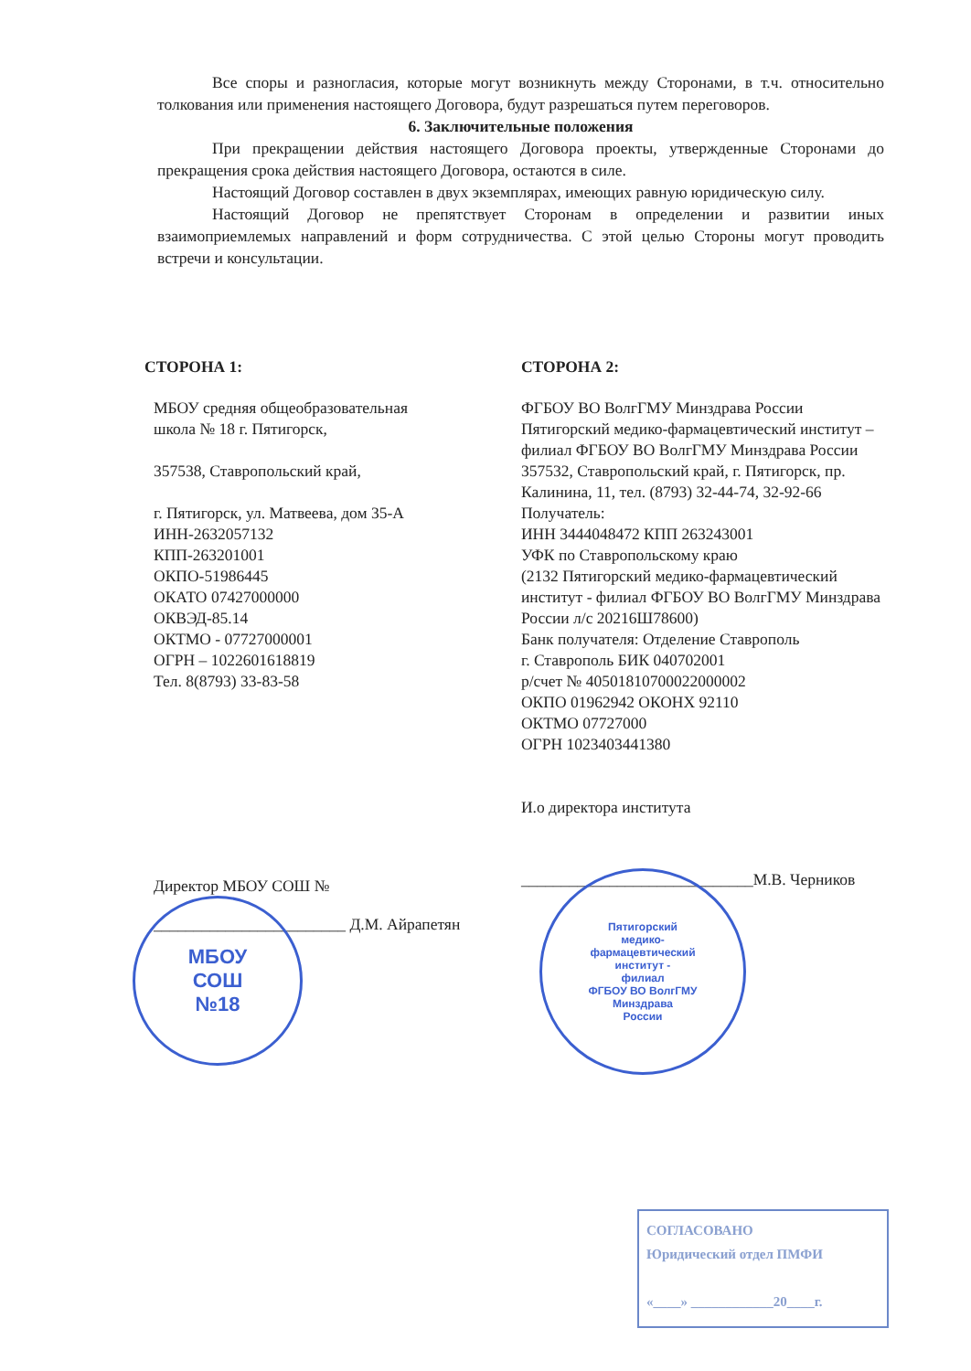Все споры и разногласия, которые могут возникнуть между Сторонами, в т.ч. относительно толкования или применения настоящего Договора, будут разрешаться путем переговоров.
6. Заключительные положения
При прекращении действия настоящего Договора проекты, утвержденные Сторонами до прекращения срока действия настоящего Договора, остаются в силе.
Настоящий Договор составлен в двух экземплярах, имеющих равную юридическую силу.
Настоящий Договор не препятствует Сторонам в определении и развитии иных взаимоприемлемых направлений и форм сотрудничества. С этой целью Стороны могут проводить встречи и консультации.
СТОРОНА 1:
МБОУ средняя общеобразовательная
школа № 18 г. Пятигорск,
357538, Ставропольский край,
г. Пятигорск, ул. Матвеева, дом 35-А
ИНН-2632057132
КПП-263201001
ОКПО-51986445
ОКАТО 07427000000
ОКВЭД-85.14
ОКТМО - 07727000001
ОГРН – 1022601618819
Тел. 8(8793) 33-83-58
Директор МБОУ СОШ №
________________________ Д.М. Айрапетян
СТОРОНА 2:
ФГБОУ ВО ВолгГМУ Минздрава России
Пятигорский медико-фармацевтический институт – филиал ФГБОУ ВО ВолгГМУ Минздрава России
357532, Ставропольский край, г. Пятигорск, пр. Калинина, 11, тел. (8793) 32-44-74, 32-92-66
Получатель:
ИНН 3444048472 КПП 263243001
УФК по Ставропольскому краю
(2132 Пятигорский медико-фармацевтический институт - филиал ФГБОУ ВО ВолгГМУ Минздрава России л/с 20216Ш78600)
Банк получателя: Отделение Ставрополь
г. Ставрополь БИК 040702001
р/счет № 40501810700022000002
ОКПО 01962942 ОКОНХ 92110
ОКТМО 07727000
ОГРН 1023403441380
И.о директора института
_____________________________М.В. Черников
МБОУ
СОШ
№18
Пятигорский
медико-
фармацевтический
институт -
филиал
ФГБОУ ВО ВолгГМУ
Минздрава
России
СОГЛАСОВАНО
Юридический отдел ПМФИ
«____» ____________20____г.